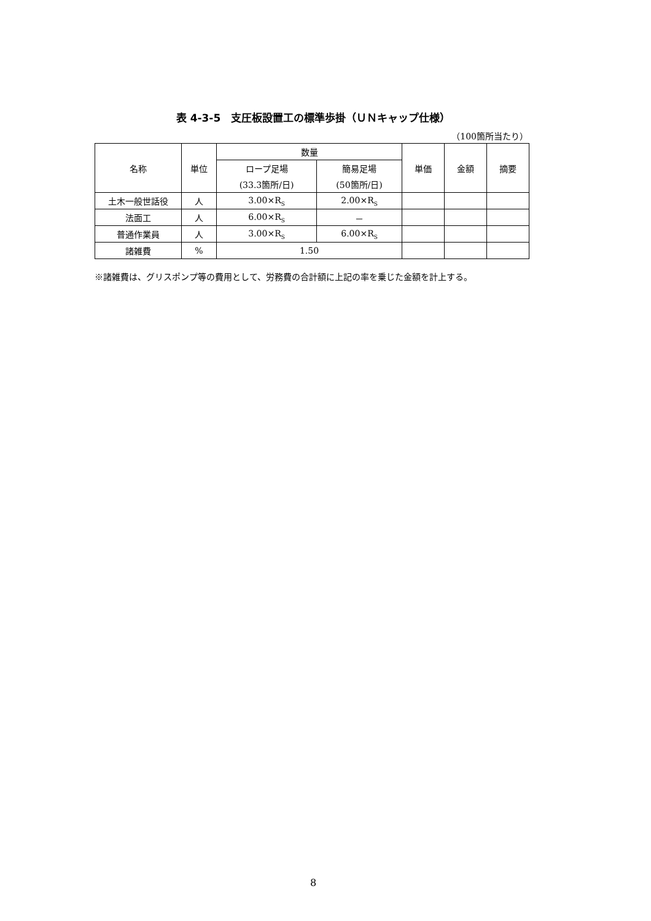表 4-3-5　支圧板設置工の標準歩掛（ＵＮキャップ仕様）
（100箇所当たり）
| 名称 | 単位 | 数量 | | 単価 | 金額 | 摘要 |
| --- | --- | --- | --- | --- | --- | --- |
| | | ロープ足場 | 簡易足場 | | | |
| | | (33.3箇所/日) | (50箇所/日) | | | |
| 土木一般世話役 | 人 | 3.00×R<sub>S</sub> | 2.00×R<sub>S</sub> | | | |
| 法面工 | 人 | 6.00×R<sub>S</sub> | － | | | |
| 普通作業員 | 人 | 3.00×R<sub>S</sub> | 6.00×R<sub>S</sub> | | | |
| 諸雑費 | % | 1.50 | | | | |
※諸雑費は、グリスポンプ等の費用として、労務費の合計額に上記の率を乗じた金額を計上する。
8